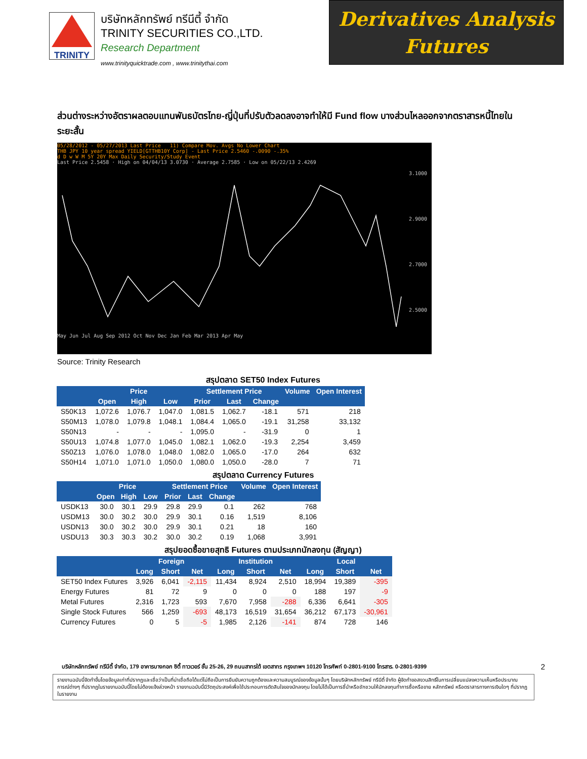TRINITY
บริษัทหลักทรัพย์ ทรีนีตี้ จำกัด
TRINITY SECURITIES CO.,LTD.
Research Department
www.trinityquicktrade.com , www.trinitythai.com
Derivatives Analysis
Futures
ส่วนต่างระหว่างอัตราผลตอบแทนพันธบัตรไทย-ญี่ปุ่นที่ปรับตัวลดลงอาจทำให้มี Fund flow บางส่วนไหลออกจากตราสารหนี้ไทยในระยะสั้น
05/28/2012 - 05/27/2013 Last Price 11) Compare Mov. Avgs No Lower Chart
THB JPY 10 year spread YIELD[GTTHB10Y Corp] - Last Price 2.5460 -.0090 -.35%
d D w W M 5Y 20Y Max Daily Security/Study Event
Last Price 2.5458 · High on 04/04/13 3.0730 · Average 2.7585 · Low on 05/22/13 2.4269
3.1000
2.9000
2.7000
2.5000
May Jun Jul Aug Sep 2012 Oct Nov Dec Jan Feb Mar 2013 Apr May
Source: Trinity Research
สรุปตลาด SET50 Index Futures
| | Price | | | Settlement Price | | | Volume | Open Interest |
| --- | --- | --- | --- | --- | --- | --- | --- | --- |
| | Open | High | Low | Prior | Last | Change | | |
| S50K13 | 1,072.6 | 1,076.7 | 1,047.0 | 1,081.5 | 1,062.7 | -18.1 | 571 | 218 |
| S50M13 | 1,078.0 | 1,079.8 | 1,048.1 | 1,084.4 | 1,065.0 | -19.1 | 31,258 | 33,132 |
| S50N13 | - | - | - | 1,095.0 | - | -31.9 | 0 | 1 |
| S50U13 | 1,074.8 | 1,077.0 | 1,045.0 | 1,082.1 | 1,062.0 | -19.3 | 2,254 | 3,459 |
| S50Z13 | 1,076.0 | 1,078.0 | 1,048.0 | 1,082.0 | 1,065.0 | -17.0 | 264 | 632 |
| S50H14 | 1,071.0 | 1,071.0 | 1,050.0 | 1,080.0 | 1,050.0 | -28.0 | 7 | 71 |
สรุปตลาด Currency Futures
| | Price | | | Settlement Price | | | Volume | Open Interest |
| --- | --- | --- | --- | --- | --- | --- | --- | --- |
| | Open | High | Low | Prior | Last | Change | | |
| USDK13 | 30.0 | 30.1 | 29.9 | 29.8 | 29.9 | 0.1 | 262 | 768 |
| USDM13 | 30.0 | 30.2 | 30.0 | 29.9 | 30.1 | 0.16 | 1,519 | 8,106 |
| USDN13 | 30.0 | 30.2 | 30.0 | 29.9 | 30.1 | 0.21 | 18 | 160 |
| USDU13 | 30.3 | 30.3 | 30.2 | 30.0 | 30.2 | 0.19 | 1,068 | 3,991 |
สรุปยอดซื้อขายสุทธิ Futures ตามประเภทนักลงทุน (สัญญา)
| | Foreign | | | Institution | | | Local | | |
| --- | --- | --- | --- | --- | --- | --- | --- | --- | --- |
| | Long | Short | Net | Long | Short | Net | Long | Short | Net |
| SET50 Index Futures | 3,926 | 6,041 | -2,115 | 11,434 | 8,924 | 2,510 | 18,994 | 19,389 | -395 |
| Energy Futures | 81 | 72 | 9 | 0 | 0 | 0 | 188 | 197 | -9 |
| Metal Futures | 2,316 | 1,723 | 593 | 7,670 | 7,958 | -288 | 6,336 | 6,641 | -305 |
| Single Stock Futures | 566 | 1,259 | -693 | 48,173 | 16,519 | 31,654 | 36,212 | 67,173 | -30,961 |
| Currency Futures | 0 | 5 | -5 | 1,985 | 2,126 | -141 | 874 | 728 | 146 |
บริษัทหลักทรัพย์ ทรีนีตี้ จำกัด, 179 อาคารบางกอก ซิตี้ ทาวเวอร์ ชั้น 25-26, 29 ถนนสาทรใต้ เขตสาทร กรุงเทพฯ 10120 โทรศัพท์ 0-2801-9100 โทรสาร. 0-2801-9399 2
รายงานฉบับนี้จัดทำขึ้นโดยข้อมูลเท่าที่ปรากฏและเชื่อว่าเป็นที่น่าเชื่อถือได้แต่ไม่ถือเป็นการยืนยันความถูกต้องและความสมบูรณ์ของข้อมูลนั้นๆ โดยบริษัทหลักทรัพย์ ทรีนีตี้ จำกัด ผู้จัดทำขอสงวนสิทธิ์ในการเปลี่ยนแปลงความเห็นหรือประมาณการณ์ต่างๆ ที่ปรากฏในรายงานฉบับนี้โดยไม่ต้องแจ้งล่วงหน้า รายงานฉบับนี้มีวัตถุประสงค์เพื่อใช้ประกอบการตัดสินใจของนักลงทุน โดยไม่ได้เป็นการชี้นำหรือชักชวนให้นักลงทุนทำการซื้อหรือขาย หลักทรัพย์ หรือตราสารทางการเงินใดๆ ที่ปรากฏในรายงาน